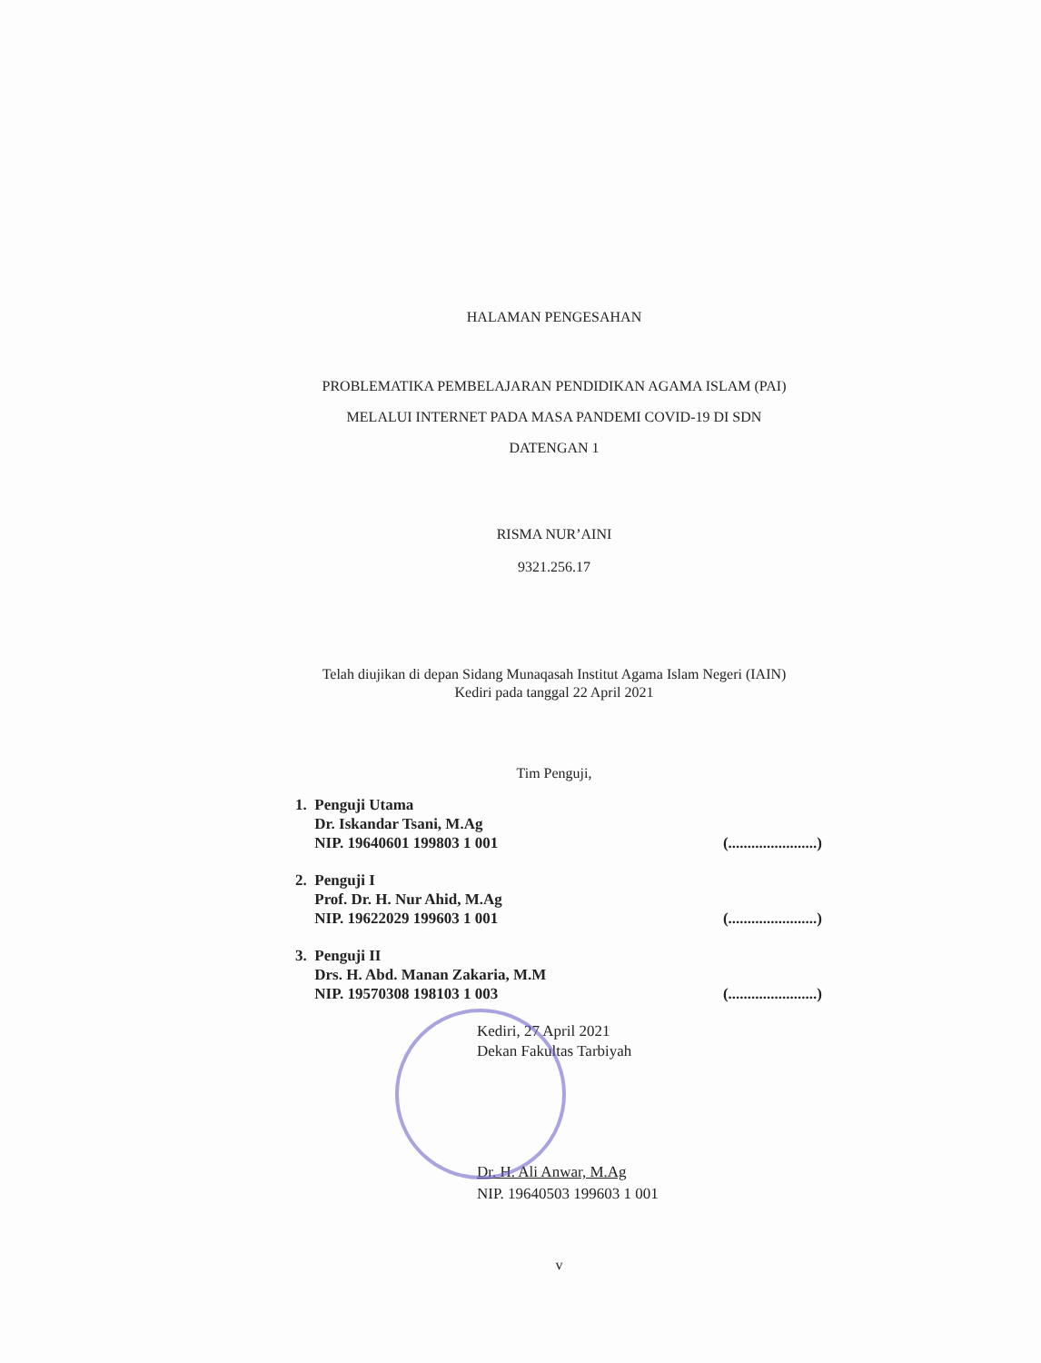HALAMAN PENGESAHAN
PROBLEMATIKA PEMBELAJARAN PENDIDIKAN AGAMA ISLAM (PAI)
MELALUI INTERNET PADA MASA PANDEMI COVID-19 DI SDN
DATENGAN 1
RISMA NUR’AINI
9321.256.17
Telah diujikan di depan Sidang Munaqasah Institut Agama Islam Negeri (IAIN)
Kediri pada tanggal 22 April 2021
Tim Penguji,
1. Penguji Utama
Dr. Iskandar Tsani, M.Ag
NIP. 19640601 199803 1 001
(.......................)
2. Penguji I
Prof. Dr. H. Nur Ahid, M.Ag
NIP. 19622029 199603 1 001
(.......................)
3. Penguji II
Drs. H. Abd. Manan Zakaria, M.M
NIP. 19570308 198103 1 003
(.......................)
Kediri, 27 April 2021
Dekan Fakultas Tarbiyah
Dr. H. Ali Anwar, M.Ag
NIP. 19640503 199603 1 001
v